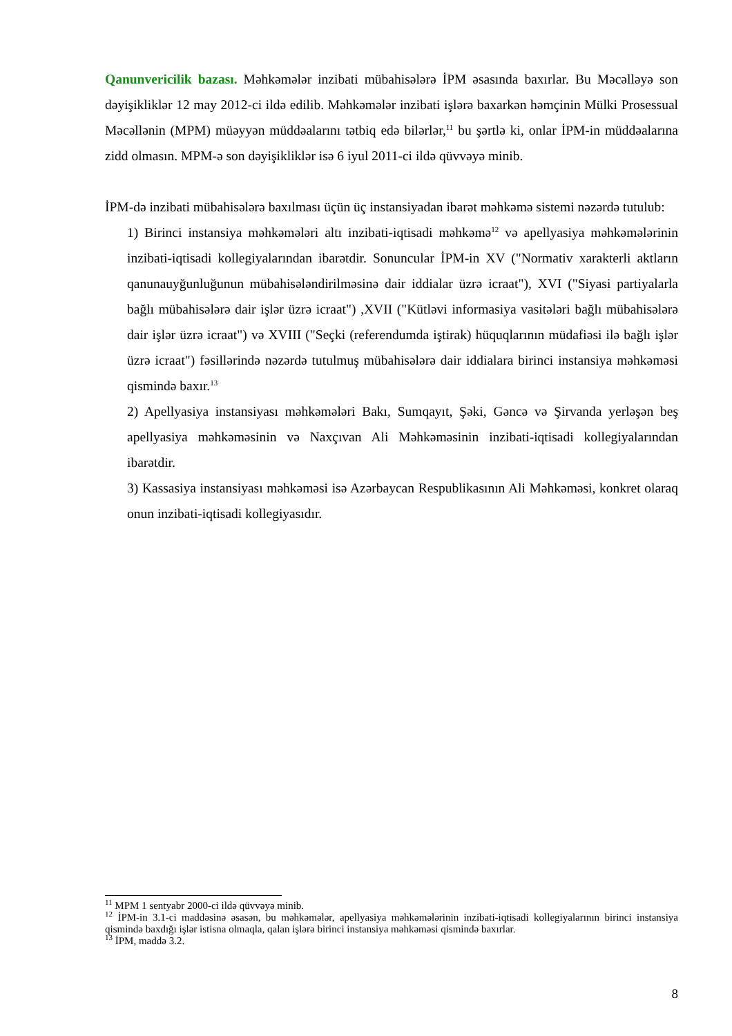Qanunvericilik bazası. Məhkəmələr inzibati mübahisələrə İPM əsasında baxırlar. Bu Məcəlləyə son dəyişikliklər 12 may 2012-ci ildə edilib. Məhkəmələr inzibati işlərə baxarkən həmçinin Mülki Prosessual Məcəllənin (MPM) müəyyən müddəalarını tətbiq edə bilərlər,<sup>11</sup> bu şərtlə ki, onlar İPM-in müddəalarına zidd olmasın. MPM-ə son dəyişikliklər isə 6 iyul 2011-ci ildə qüvvəyə minib.
İPM-də inzibati mübahisələrə baxılması üçün üç instansiyadan ibarət məhkəmə sistemi nəzərdə tutulub:
1) Birinci instansiya məhkəmələri altı inzibati-iqtisadi məhkəmə<sup>12</sup> və apellyasiya məhkəmələrinin inzibati-iqtisadi kollegiyalarından ibarətdir. Sonuncular İPM-in XV ("Normativ xarakterli aktların qanunauyğunluğunun mübahisələndirilməsinə dair iddialar üzrə icraat"), XVI ("Siyasi partiyalarla bağlı mübahisələrə dair işlər üzrə icraat") ,XVII ("Kütləvi informasiya vasitələri bağlı mübahisələrə dair işlər üzrə icraat") və XVIII ("Seçki (referendumda iştirak) hüquqlarının müdafiəsi ilə bağlı işlər üzrə icraat") fəsillərində nəzərdə tutulmuş mübahisələrə dair iddialara birinci instansiya məhkəməsi qismində baxır.<sup>13</sup>
2) Apellyasiya instansiyası məhkəmələri Bakı, Sumqayıt, Şəki, Gəncə və Şirvanda yerləşən beş apellyasiya məhkəməsinin və Naxçıvan Ali Məhkəməsinin inzibati-iqtisadi kollegiyalarından ibarətdir.
3) Kassasiya instansiyası məhkəməsi isə Azərbaycan Respublikasının Ali Məhkəməsi, konkret olaraq onun inzibati-iqtisadi kollegiyasıdır.
<sup>11</sup> MPM 1 sentyabr 2000-ci ildə qüvvəyə minib.
<sup>12</sup> İPM-in 3.1-ci maddəsinə əsasən, bu məhkəmələr, apellyasiya məhkəmələrinin inzibati-iqtisadi kollegiyalarının birinci instansiya qismində baxdığı işlər istisna olmaqla, qalan işlərə birinci instansiya məhkəməsi qismində baxırlar.
<sup>13</sup> İPM, maddə 3.2.
8